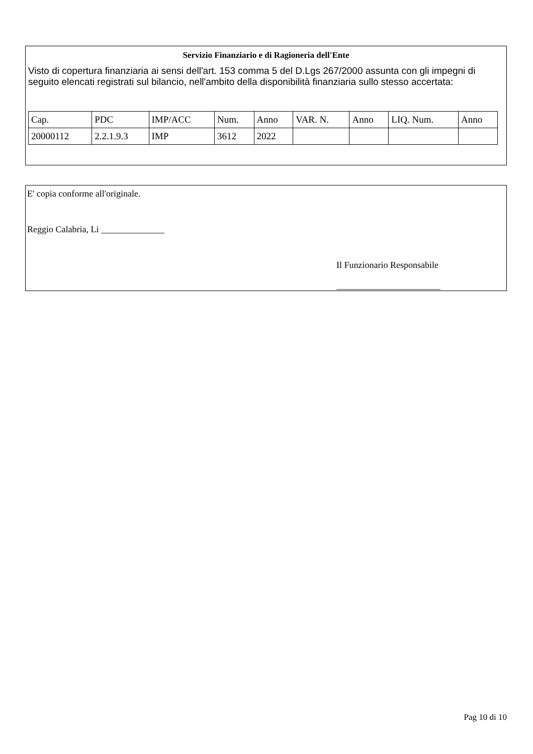Servizio Finanziario e di Ragioneria dell'Ente
Visto di copertura finanziaria ai sensi dell'art. 153 comma 5 del D.Lgs 267/2000 assunta con gli impegni di seguito elencati registrati sul bilancio, nell'ambito della disponibilità finanziaria sullo stesso accertata:
| Cap. | PDC | IMP/ACC | Num. | Anno | VAR. N. | Anno | LIQ. Num. | Anno |
| --- | --- | --- | --- | --- | --- | --- | --- | --- |
| 20000112 | 2.2.1.9.3 | IMP | 3612 | 2022 | | | | |
E' copia conforme all'originale.
Reggio Calabria, Li ______________
Il Funzionario Responsabile
_______________________
Pag 10 di 10